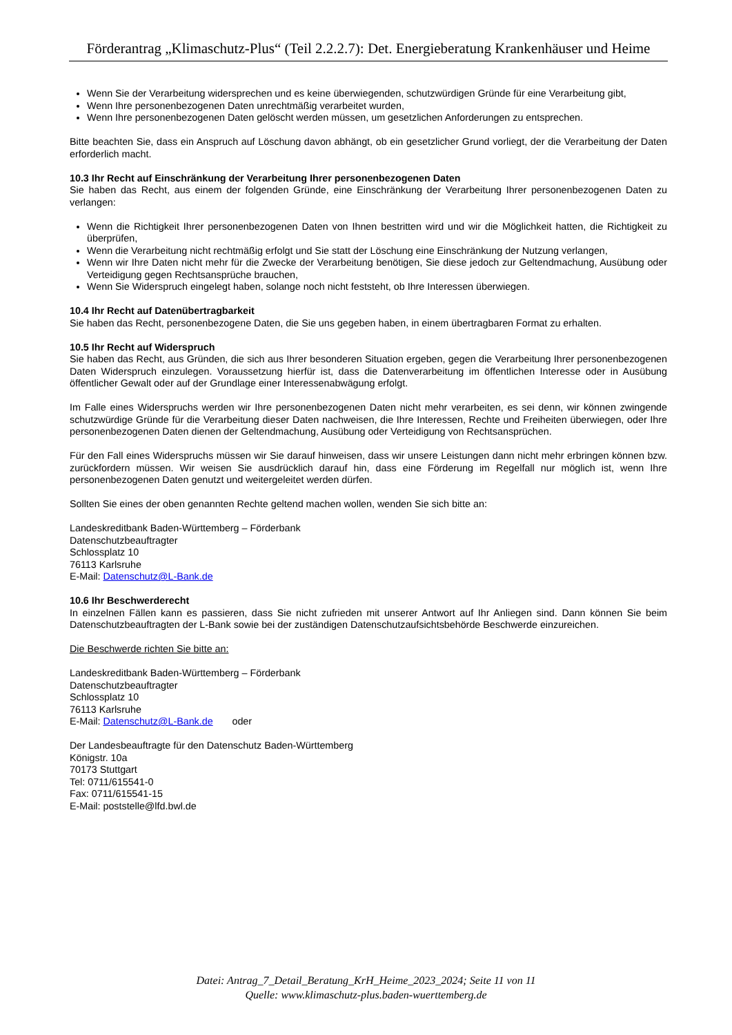Förderantrag „Klimaschutz-Plus“ (Teil 2.2.2.7): Det. Energieberatung Krankenhäuser und Heime
Wenn Sie der Verarbeitung widersprechen und es keine überwiegenden, schutzwürdigen Gründe für eine Verarbeitung gibt,
Wenn Ihre personenbezogenen Daten unrechtmäßig verarbeitet wurden,
Wenn Ihre personenbezogenen Daten gelöscht werden müssen, um gesetzlichen Anforderungen zu entsprechen.
Bitte beachten Sie, dass ein Anspruch auf Löschung davon abhängt, ob ein gesetzlicher Grund vorliegt, der die Verarbeitung der Daten erforderlich macht.
10.3 Ihr Recht auf Einschränkung der Verarbeitung Ihrer personenbezogenen Daten
Sie haben das Recht, aus einem der folgenden Gründe, eine Einschränkung der Verarbeitung Ihrer personenbezogenen Daten zu verlangen:
Wenn die Richtigkeit Ihrer personenbezogenen Daten von Ihnen bestritten wird und wir die Möglichkeit hatten, die Richtigkeit zu überprüfen,
Wenn die Verarbeitung nicht rechtmäßig erfolgt und Sie statt der Löschung eine Einschränkung der Nutzung verlangen,
Wenn wir Ihre Daten nicht mehr für die Zwecke der Verarbeitung benötigen, Sie diese jedoch zur Geltendmachung, Ausübung oder Verteidigung gegen Rechtsansprüche brauchen,
Wenn Sie Widerspruch eingelegt haben, solange noch nicht feststeht, ob Ihre Interessen überwiegen.
10.4 Ihr Recht auf Datenübertragbarkeit
Sie haben das Recht, personenbezogene Daten, die Sie uns gegeben haben, in einem übertragbaren Format zu erhalten.
10.5 Ihr Recht auf Widerspruch
Sie haben das Recht, aus Gründen, die sich aus Ihrer besonderen Situation ergeben, gegen die Verarbeitung Ihrer personenbezogenen Daten Widerspruch einzulegen. Voraussetzung hierfür ist, dass die Datenverarbeitung im öffentlichen Interesse oder in Ausübung öffentlicher Gewalt oder auf der Grundlage einer Interessenabwägung erfolgt.
Im Falle eines Widerspruchs werden wir Ihre personenbezogenen Daten nicht mehr verarbeiten, es sei denn, wir können zwingende schutzwürdige Gründe für die Verarbeitung dieser Daten nachweisen, die Ihre Interessen, Rechte und Freiheiten überwiegen, oder Ihre personenbezogenen Daten dienen der Geltendmachung, Ausübung oder Verteidigung von Rechtsansprüchen.
Für den Fall eines Widerspruchs müssen wir Sie darauf hinweisen, dass wir unsere Leistungen dann nicht mehr erbringen können bzw. zurückfordern müssen. Wir weisen Sie ausdrücklich darauf hin, dass eine Förderung im Regelfall nur möglich ist, wenn Ihre personenbezogenen Daten genutzt und weitergeleitet werden dürfen.
Sollten Sie eines der oben genannten Rechte geltend machen wollen, wenden Sie sich bitte an:
Landeskreditbank Baden-Württemberg – Förderbank
Datenschutzbeauftragter
Schlossplatz 10
76113 Karlsruhe
E-Mail: Datenschutz@L-Bank.de
10.6 Ihr Beschwerderecht
In einzelnen Fällen kann es passieren, dass Sie nicht zufrieden mit unserer Antwort auf Ihr Anliegen sind. Dann können Sie beim Datenschutzbeauftragten der L-Bank sowie bei der zuständigen Datenschutzaufsichtsbehörde Beschwerde einzureichen.
Die Beschwerde richten Sie bitte an:
Landeskreditbank Baden-Württemberg – Förderbank
Datenschutzbeauftragter
Schlossplatz 10
76113 Karlsruhe
E-Mail: Datenschutz@L-Bank.de oder
Der Landesbeauftragte für den Datenschutz Baden-Württemberg
Königstr. 10a
70173 Stuttgart
Tel: 0711/615541-0
Fax: 0711/615541-15
E-Mail: poststelle@lfd.bwl.de
Datei: Antrag_7_Detail_Beratung_KrH_Heime_2023_2024; Seite 11 von 11
Quelle: www.klimaschutz-plus.baden-wuerttemberg.de